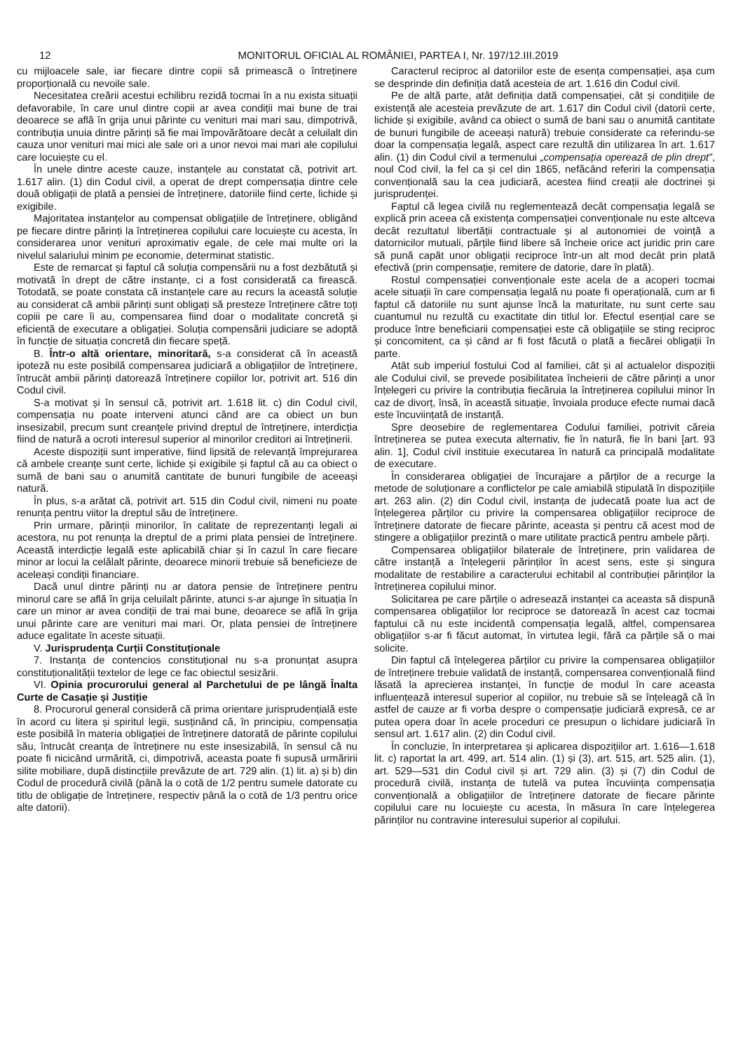12 MONITORUL OFICIAL AL ROMÂNIEI, PARTEA I, Nr. 197/12.III.2019
cu mijloacele sale, iar fiecare dintre copii să primească o întreținere proporțională cu nevoile sale.
Necesitatea creării acestui echilibru rezidă tocmai în a nu exista situații defavorabile, în care unul dintre copii ar avea condiții mai bune de trai deoarece se află în grija unui părinte cu venituri mai mari sau, dimpotrivă, contribuția unuia dintre părinți să fie mai împovărătoare decât a celuilalt din cauza unor venituri mai mici ale sale ori a unor nevoi mai mari ale copilului care locuiește cu el.
În unele dintre aceste cauze, instanțele au constatat că, potrivit art. 1.617 alin. (1) din Codul civil, a operat de drept compensația dintre cele două obligații de plată a pensiei de întreținere, datoriile fiind certe, lichide și exigibile.
Majoritatea instanțelor au compensat obligațiile de întreținere, obligând pe fiecare dintre părinți la întreținerea copilului care locuiește cu acesta, în considerarea unor venituri aproximativ egale, de cele mai multe ori la nivelul salariului minim pe economie, determinat statistic.
Este de remarcat și faptul că soluția compensării nu a fost dezbătută și motivată în drept de către instanțe, ci a fost considerată ca firească. Totodată, se poate constata că instanțele care au recurs la această soluție au considerat că ambii părinți sunt obligați să presteze întreținere către toți copiii pe care îi au, compensarea fiind doar o modalitate concretă și eficientă de executare a obligației. Soluția compensării judiciare se adoptă în funcție de situația concretă din fiecare speță.
B. Într-o altă orientare, minoritară, s-a considerat că în această ipoteză nu este posibilă compensarea judiciară a obligațiilor de întreținere, întrucât ambii părinți datorează întreținere copiilor lor, potrivit art. 516 din Codul civil.
S-a motivat și în sensul că, potrivit art. 1.618 lit. c) din Codul civil, compensația nu poate interveni atunci când are ca obiect un bun insesizabil, precum sunt creanțele privind dreptul de întreținere, interdicția fiind de natură a ocroti interesul superior al minorilor creditori ai întreținerii.
Aceste dispoziții sunt imperative, fiind lipsită de relevanță împrejurarea că ambele creanțe sunt certe, lichide și exigibile și faptul că au ca obiect o sumă de bani sau o anumită cantitate de bunuri fungibile de aceeași natură.
În plus, s-a arătat că, potrivit art. 515 din Codul civil, nimeni nu poate renunța pentru viitor la dreptul său de întreținere.
Prin urmare, părinții minorilor, în calitate de reprezentanți legali ai acestora, nu pot renunța la dreptul de a primi plata pensiei de întreținere. Această interdicție legală este aplicabilă chiar și în cazul în care fiecare minor ar locui la celălalt părinte, deoarece minorii trebuie să beneficieze de aceleași condiții financiare.
Dacă unul dintre părinți nu ar datora pensie de întreținere pentru minorul care se află în grija celuilalt părinte, atunci s-ar ajunge în situația în care un minor ar avea condiții de trai mai bune, deoarece se află în grija unui părinte care are venituri mai mari. Or, plata pensiei de întreținere aduce egalitate în aceste situații.
V. Jurisprudența Curții Constituționale
7. Instanța de contencios constituțional nu s-a pronunțat asupra constituționalității textelor de lege ce fac obiectul sesizării.
VI. Opinia procurorului general al Parchetului de pe lângă Înalta Curte de Casație și Justiție
8. Procurorul general consideră că prima orientare jurisprudențială este în acord cu litera și spiritul legii, susținând că, în principiu, compensația este posibilă în materia obligației de întreținere datorată de părinte copilului său, întrucât creanța de întreținere nu este insesizabilă, în sensul că nu poate fi nicicând urmărită, ci, dimpotrivă, aceasta poate fi supusă urmăririi silite mobiliare, după distincțiile prevăzute de art. 729 alin. (1) lit. a) și b) din Codul de procedură civilă (până la o cotă de 1/2 pentru sumele datorate cu titlu de obligație de întreținere, respectiv până la o cotă de 1/3 pentru orice alte datorii).
Caracterul reciproc al datoriilor este de esența compensației, așa cum se desprinde din definiția dată acesteia de art. 1.616 din Codul civil.
Pe de altă parte, atât definiția dată compensației, cât și condițiile de existență ale acesteia prevăzute de art. 1.617 din Codul civil (datorii certe, lichide și exigibile, având ca obiect o sumă de bani sau o anumită cantitate de bunuri fungibile de aceeași natură) trebuie considerate ca referindu-se doar la compensația legală, aspect care rezultă din utilizarea în art. 1.617 alin. (1) din Codul civil a termenului „compensația operează de plin drept”, noul Cod civil, la fel ca și cel din 1865, nefăcând referiri la compensația convențională sau la cea judiciară, acestea fiind creații ale doctrinei și jurisprudenței.
Faptul că legea civilă nu reglementează decât compensația legală se explică prin aceea că existența compensației convenționale nu este altceva decât rezultatul libertății contractuale și al autonomiei de voință a datornicilor mutuali, părțile fiind libere să încheie orice act juridic prin care să pună capăt unor obligații reciproce într-un alt mod decât prin plată efectivă (prin compensație, remitere de datorie, dare în plată).
Rostul compensației convenționale este acela de a acoperi tocmai acele situații în care compensația legală nu poate fi operațională, cum ar fi faptul că datoriile nu sunt ajunse încă la maturitate, nu sunt certe sau cuantumul nu rezultă cu exactitate din titlul lor. Efectul esențial care se produce între beneficiarii compensației este că obligațiile se sting reciproc și concomitent, ca și când ar fi fost făcută o plată a fiecărei obligații în parte.
Atât sub imperiul fostului Cod al familiei, cât și al actualelor dispoziții ale Codului civil, se prevede posibilitatea încheierii de către părinți a unor înțelegeri cu privire la contribuția fiecăruia la întreținerea copilului minor în caz de divorț, însă, în această situație, învoiala produce efecte numai dacă este încuviințată de instanță.
Spre deosebire de reglementarea Codului familiei, potrivit căreia întreținerea se putea executa alternativ, fie în natură, fie în bani [art. 93 alin. 1], Codul civil instituie executarea în natură ca principală modalitate de executare.
În considerarea obligației de încurajare a părților de a recurge la metode de soluționare a conflictelor pe cale amiabilă stipulată în dispozițiile art. 263 alin. (2) din Codul civil, instanța de judecată poate lua act de înțelegerea părților cu privire la compensarea obligațiilor reciproce de întreținere datorate de fiecare părinte, aceasta și pentru că acest mod de stingere a obligațiilor prezintă o mare utilitate practică pentru ambele părți.
Compensarea obligațiilor bilaterale de întreținere, prin validarea de către instanță a înțelegerii părinților în acest sens, este și singura modalitate de restabilire a caracterului echitabil al contribuției părinților la întreținerea copilului minor.
Solicitarea pe care părțile o adresează instanței ca aceasta să dispună compensarea obligațiilor lor reciproce se datorează în acest caz tocmai faptului că nu este incidentă compensația legală, altfel, compensarea obligațiilor s-ar fi făcut automat, în virtutea legii, fără ca părțile să o mai solicite.
Din faptul că înțelegerea părților cu privire la compensarea obligațiilor de întreținere trebuie validată de instanță, compensarea convențională fiind lăsată la aprecierea instanței, în funcție de modul în care aceasta influențează interesul superior al copiilor, nu trebuie să se înțeleagă că în astfel de cauze ar fi vorba despre o compensație judiciară expresă, ce ar putea opera doar în acele proceduri ce presupun o lichidare judiciară în sensul art. 1.617 alin. (2) din Codul civil.
În concluzie, în interpretarea și aplicarea dispozițiilor art. 1.616—1.618 lit. c) raportat la art. 499, art. 514 alin. (1) și (3), art. 515, art. 525 alin. (1), art. 529—531 din Codul civil și art. 729 alin. (3) și (7) din Codul de procedură civilă, instanța de tutelă va putea încuviința compensația convențională a obligațiilor de întreținere datorate de fiecare părinte copilului care nu locuiește cu acesta, în măsura în care înțelegerea părinților nu contravine interesului superior al copilului.